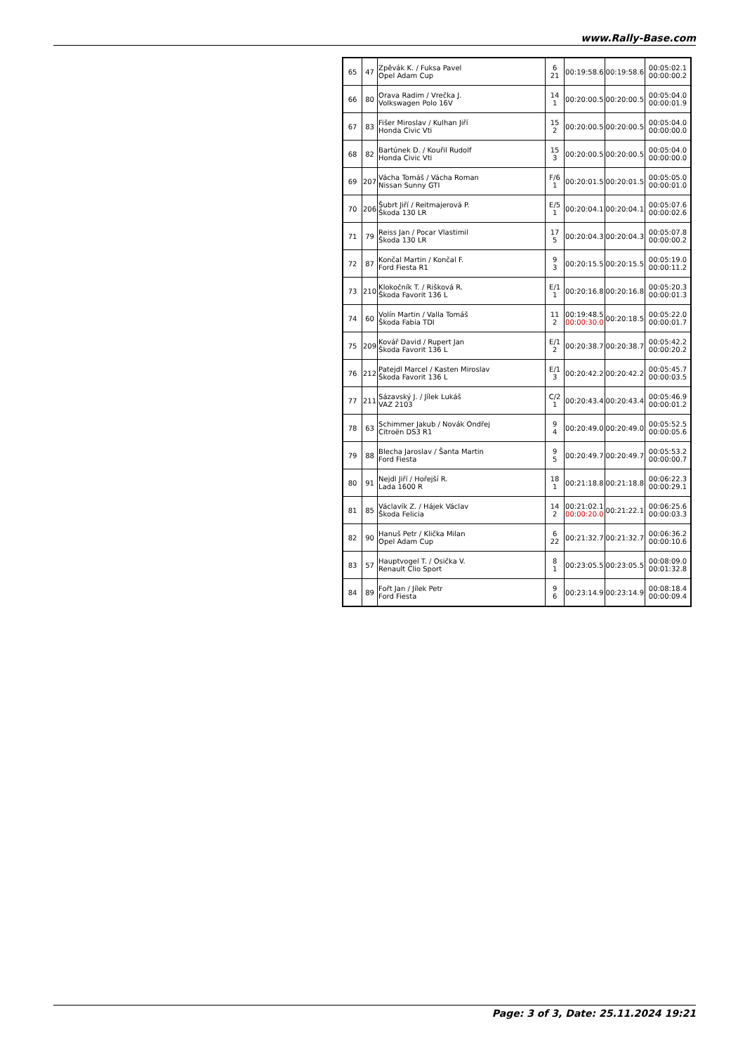www.Rally-Base.com
| 65 | 47 | Zpěvák K. / Fuksa Pavel Opel Adam Cup | 6 21 | 00:19:58.6 | 00:19:58.6 | 00:05:02.1 00:00:00.2 |
| 66 | 80 | Orava Radim / Vrečka J. Volkswagen Polo 16V | 14 1 | 00:20:00.5 | 00:20:00.5 | 00:05:04.0 00:00:01.9 |
| 67 | 83 | Fišer Miroslav / Kulhan Jiří Honda Civic Vti | 15 2 | 00:20:00.5 | 00:20:00.5 | 00:05:04.0 00:00:00.0 |
| 68 | 82 | Bartúnek D. / Kouřil Rudolf Honda Civic Vti | 15 3 | 00:20:00.5 | 00:20:00.5 | 00:05:04.0 00:00:00.0 |
| 69 | 207 | Vácha Tomáš / Vácha Roman Nissan Sunny GTI | F/6 1 | 00:20:01.5 | 00:20:01.5 | 00:05:05.0 00:00:01.0 |
| 70 | 206 | Šubrt Jiří / Reitmajerová P. Škoda 130 LR | E/5 1 | 00:20:04.1 | 00:20:04.1 | 00:05:07.6 00:00:02.6 |
| 71 | 79 | Reiss Jan / Pocar Vlastimil Škoda 130 LR | 17 5 | 00:20:04.3 | 00:20:04.3 | 00:05:07.8 00:00:00.2 |
| 72 | 87 | Končal Martin / Končal F. Ford Fiesta R1 | 9 3 | 00:20:15.5 | 00:20:15.5 | 00:05:19.0 00:00:11.2 |
| 73 | 210 | Klokočník T. / Rišková R. Škoda Favorit 136 L | E/1 1 | 00:20:16.8 | 00:20:16.8 | 00:05:20.3 00:00:01.3 |
| 74 | 60 | Volín Martin / Valla Tomáš Škoda Fabia TDI | 11 2 | 00:19:48.5 00:00:30.0 | 00:20:18.5 | 00:05:22.0 00:00:01.7 |
| 75 | 209 | Kovář David / Rupert Jan Škoda Favorit 136 L | E/1 2 | 00:20:38.7 | 00:20:38.7 | 00:05:42.2 00:00:20.2 |
| 76 | 212 | Patejdl Marcel / Kasten Miroslav Škoda Favorit 136 L | E/1 3 | 00:20:42.2 | 00:20:42.2 | 00:05:45.7 00:00:03.5 |
| 77 | 211 | Sázavský J. / Jílek Lukáš VAZ 2103 | C/2 1 | 00:20:43.4 | 00:20:43.4 | 00:05:46.9 00:00:01.2 |
| 78 | 63 | Schimmer Jakub / Novák Ondřej Citroën DS3 R1 | 9 4 | 00:20:49.0 | 00:20:49.0 | 00:05:52.5 00:00:05.6 |
| 79 | 88 | Blecha Jaroslav / Šanta Martin Ford Fiesta | 9 5 | 00:20:49.7 | 00:20:49.7 | 00:05:53.2 00:00:00.7 |
| 80 | 91 | Nejdl Jiří / Hořejší R. Lada 1600 R | 18 1 | 00:21:18.8 | 00:21:18.8 | 00:06:22.3 00:00:29.1 |
| 81 | 85 | Václavík Z. / Hájek Václav Škoda Felicia | 14 2 | 00:21:02.1 00:00:20.0 | 00:21:22.1 | 00:06:25.6 00:00:03.3 |
| 82 | 90 | Hanuš Petr / Klička Milan Opel Adam Cup | 6 22 | 00:21:32.7 | 00:21:32.7 | 00:06:36.2 00:00:10.6 |
| 83 | 57 | Hauptvogel T. / Osička V. Renault Clio Sport | 8 1 | 00:23:05.5 | 00:23:05.5 | 00:08:09.0 00:01:32.8 |
| 84 | 89 | Fořt Jan / Jílek Petr Ford Fiesta | 9 6 | 00:23:14.9 | 00:23:14.9 | 00:08:18.4 00:00:09.4 |
Page: 3 of 3, Date: 25.11.2024 19:21